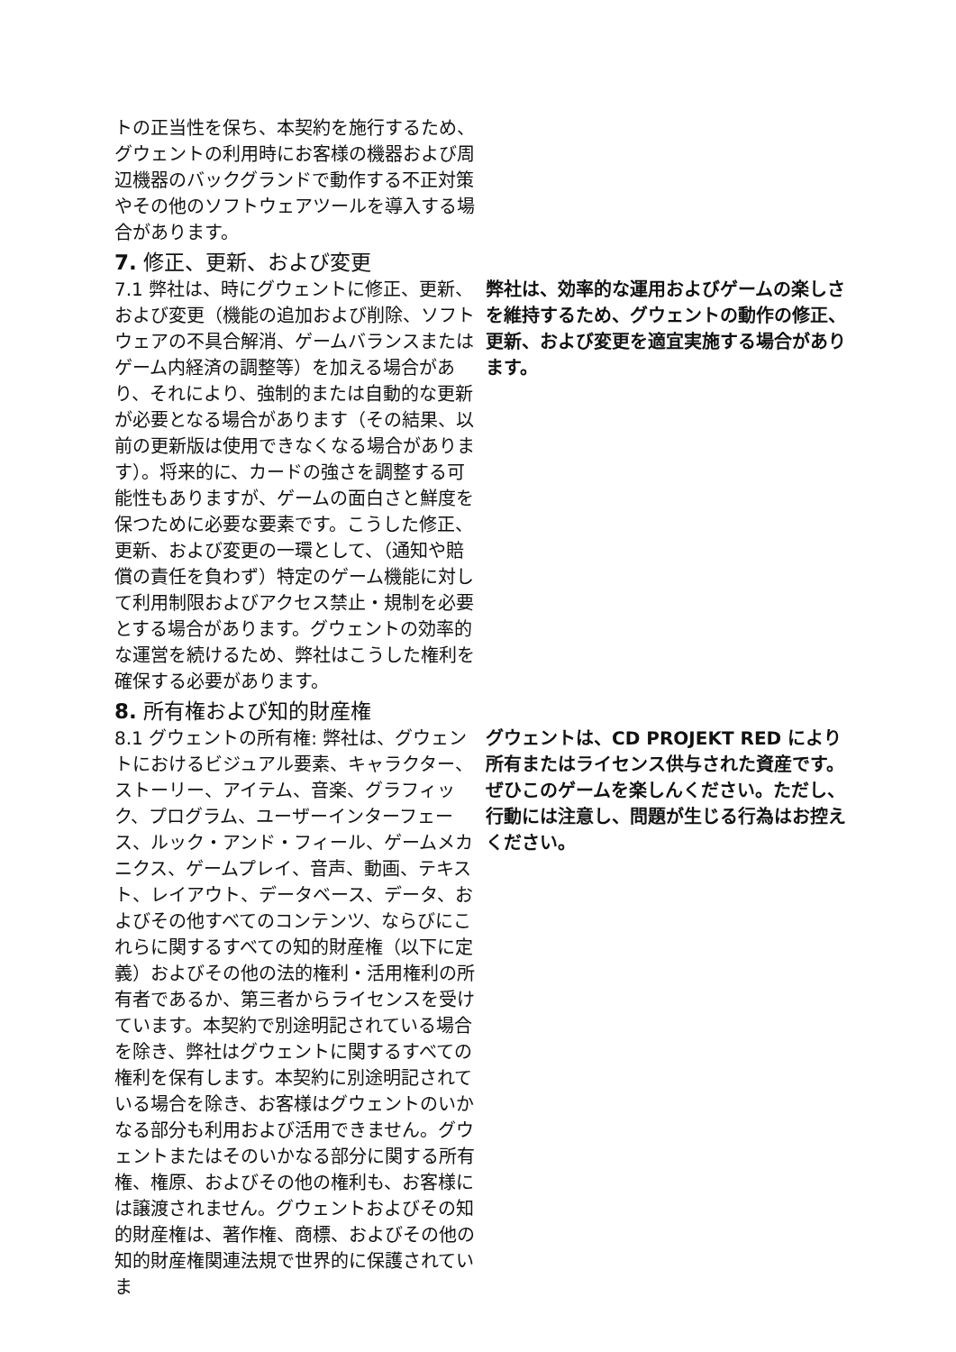トの正当性を保ち、本契約を施行するため、グウェントの利用時にお客様の機器および周辺機器のバックグランドで動作する不正対策やその他のソフトウェアツールを導入する場合があります。
7. 修正、更新、および変更
7.1 弊社は、時にグウェントに修正、更新、および変更（機能の追加および削除、ソフトウェアの不具合解消、ゲームバランスまたはゲーム内経済の調整等）を加える場合があり、それにより、強制的または自動的な更新が必要となる場合があります（その結果、以前の更新版は使用できなくなる場合があります）。将来的に、カードの強さを調整する可能性もありますが、ゲームの面白さと鮮度を保つために必要な要素です。こうした修正、更新、および変更の一環として、（通知や賠償の責任を負わず）特定のゲーム機能に対して利用制限およびアクセス禁止・規制を必要とする場合があります。グウェントの効率的な運営を続けるため、弊社はこうした権利を確保する必要があります。
弊社は、効率的な運用およびゲームの楽しさを維持するため、グウェントの動作の修正、更新、および変更を適宜実施する場合があります。
8. 所有権および知的財産権
8.1 グウェントの所有権: 弊社は、グウェントにおけるビジュアル要素、キャラクター、ストーリー、アイテム、音楽、グラフィック、プログラム、ユーザーインターフェース、ルック・アンド・フィール、ゲームメカニクス、ゲームプレイ、音声、動画、テキスト、レイアウト、データベース、データ、およびその他すべてのコンテンツ、ならびにこれらに関するすべての知的財産権（以下に定義）およびその他の法的権利・活用権利の所有者であるか、第三者からライセンスを受けています。本契約で別途明記されている場合を除き、弊社はグウェントに関するすべての権利を保有します。本契約に別途明記されている場合を除き、お客様はグウェントのいかなる部分も利用および活用できません。グウェントまたはそのいかなる部分に関する所有権、権原、およびその他の権利も、お客様には譲渡されません。グウェントおよびその知的財産権は、著作権、商標、およびその他の知的財産権関連法規で世界的に保護されていま
グウェントは、CD PROJEKT RED により所有またはライセンス供与された資産です。ぜひこのゲームを楽しんください。ただし、行動には注意し、問題が生じる行為はお控えください。